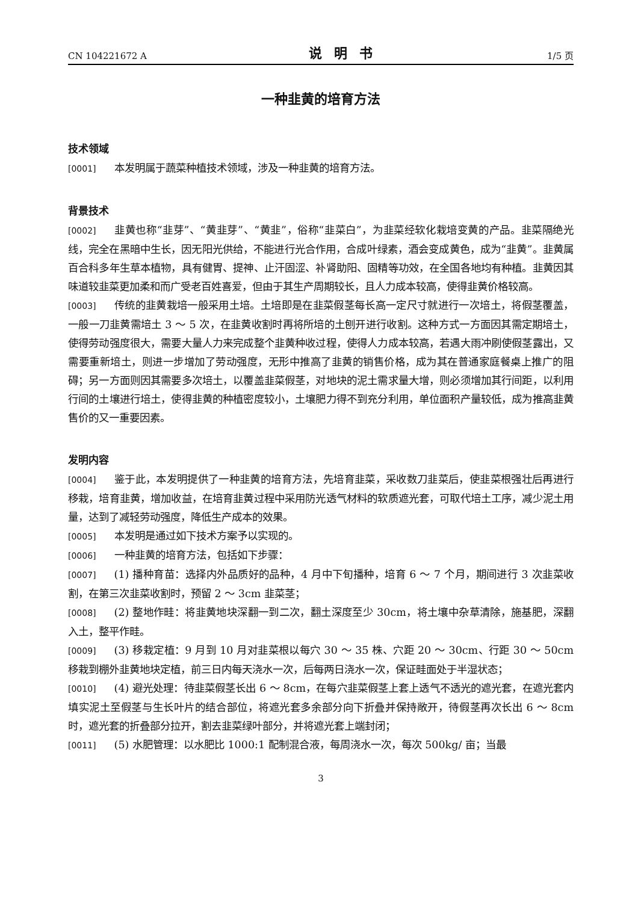CN 104221672 A 说明书 1/5 页
一种韭黄的培育方法
技术领域
[0001] 本发明属于蔬菜种植技术领域，涉及一种韭黄的培育方法。
背景技术
[0002] 韭黄也称“韭芽”、“黄韭芽”、“黄韭”，俗称“韭菜白”，为韭菜经软化栽培变黄的产品。韭菜隔绝光线，完全在黑暗中生长，因无阳光供给，不能进行光合作用，合成叶绿素，酒会变成黄色，成为“韭黄”。韭黄属百合科多年生草本植物，具有健胃、提神、止汗固涩、补肾助阳、固精等功效，在全国各地均有种植。韭黄因其味道较韭菜更加柔和而广受老百姓喜爱，但由于其生产周期较长，且人力成本较高，使得韭黄价格较高。
[0003] 传统的韭黄栽培一般采用土培。土培即是在韭菜假茎每长高一定尺寸就进行一次培土，将假茎覆盖，一般一刀韭黄需培土 3 ～ 5 次，在韭黄收割时再将所培的土刨开进行收割。这种方式一方面因其需定期培土，使得劳动强度很大，需要大量人力来完成整个韭黄种收过程，使得人力成本较高，若遇大雨冲刷使假茎露出，又需要重新培土，则进一步增加了劳动强度，无形中推高了韭黄的销售价格，成为其在普通家庭餐桌上推广的阻碍；另一方面则因其需要多次培土，以覆盖韭菜假茎，对地块的泥土需求量大增，则必须增加其行间距，以利用行间的土壤进行培土，使得韭黄的种植密度较小，土壤肥力得不到充分利用，单位面积产量较低，成为推高韭黄售价的又一重要因素。
发明内容
[0004] 鉴于此，本发明提供了一种韭黄的培育方法，先培育韭菜，采收数刀韭菜后，使韭菜根强壮后再进行移栽，培育韭黄，增加收益，在培育韭黄过程中采用防光透气材料的软质遮光套，可取代培土工序，减少泥土用量，达到了减轻劳动强度，降低生产成本的效果。
[0005] 本发明是通过如下技术方案予以实现的。
[0006] 一种韭黄的培育方法，包括如下步骤：
[0007] (1) 播种育苗：选择内外品质好的品种，4 月中下旬播种，培育 6 ～ 7 个月，期间进行 3 次韭菜收割，在第三次韭菜收割时，预留 2 ～ 3cm 韭菜茎；
[0008] (2) 整地作畦：将韭黄地块深翻一到二次，翻土深度至少 30cm，将土壤中杂草清除，施基肥，深翻入土，整平作畦。
[0009] (3) 移栽定植：9 月到 10 月对韭菜根以每穴 30 ～ 35 株、穴距 20 ～ 30cm、行距 30 ～ 50cm 移栽到棚外韭黄地块定植，前三日内每天浇水一次，后每两日浇水一次，保证畦面处于半湿状态；
[0010] (4) 避光处理：待韭菜假茎长出 6 ～ 8cm，在每穴韭菜假茎上套上透气不透光的遮光套，在遮光套内填实泥土至假茎与生长叶片的结合部位，将遮光套多余部分向下折叠并保持敞开，待假茎再次长出 6 ～ 8cm 时，遮光套的折叠部分拉开，割去韭菜绿叶部分，并将遮光套上端封闭；
[0011] (5) 水肥管理：以水肥比 1000:1 配制混合液，每周浇水一次，每次 500kg/ 亩；当最
3